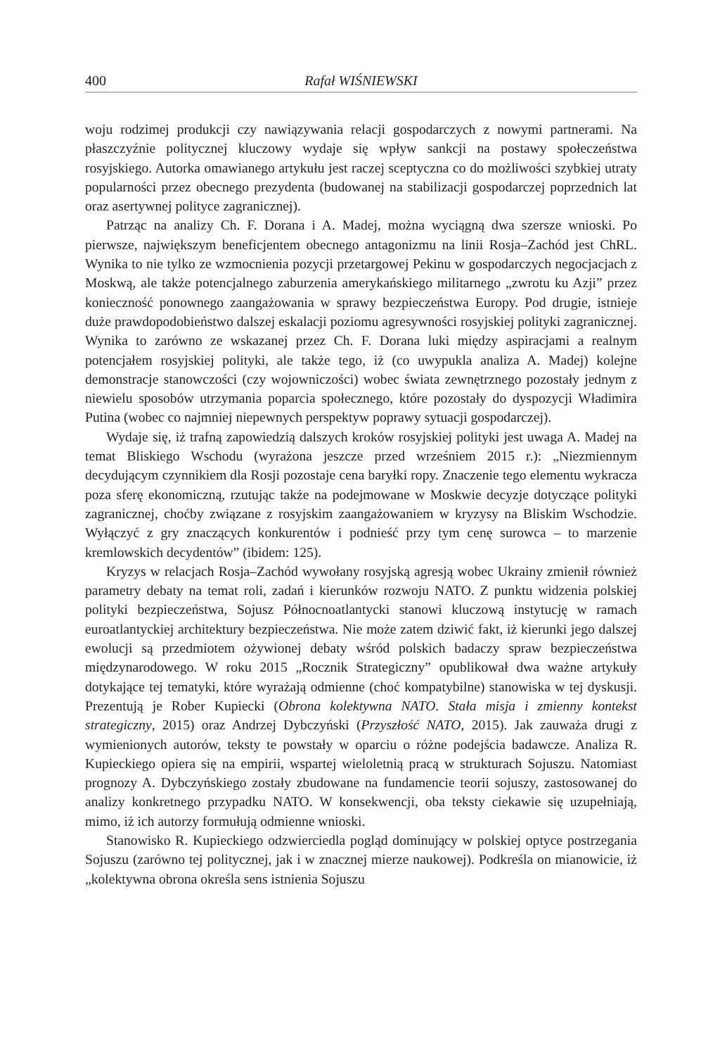400 Rafał WIŚNIEWSKI
woju rodzimej produkcji czy nawiązywania relacji gospodarczych z nowymi partnerami. Na płaszczyźnie politycznej kluczowy wydaje się wpływ sankcji na postawy społeczeństwa rosyjskiego. Autorka omawianego artykułu jest raczej sceptyczna co do możliwości szybkiej utraty popularności przez obecnego prezydenta (budowanej na stabilizacji gospodarczej poprzednich lat oraz asertywnej polityce zagranicznej).
Patrząc na analizy Ch. F. Dorana i A. Madej, można wyciągną dwa szersze wnioski. Po pierwsze, największym beneficjentem obecnego antagonizmu na linii Rosja–Zachód jest ChRL. Wynika to nie tylko ze wzmocnienia pozycji przetargowej Pekinu w gospodarczych negocjacjach z Moskwą, ale także potencjalnego zaburzenia amerykańskiego militarnego „zwrotu ku Azji” przez konieczność ponownego zaangażowania w sprawy bezpieczeństwa Europy. Pod drugie, istnieje duże prawdopodobieństwo dalszej eskalacji poziomu agresywności rosyjskiej polityki zagranicznej. Wynika to zarówno ze wskazanej przez Ch. F. Dorana luki między aspiracjami a realnym potencjałem rosyjskiej polityki, ale także tego, iż (co uwypukla analiza A. Madej) kolejne demonstracje stanowczości (czy wojowniczości) wobec świata zewnętrznego pozostały jednym z niewielu sposobów utrzymania poparcia społecznego, które pozostały do dyspozycji Władimira Putina (wobec co najmniej niepewnych perspektyw poprawy sytuacji gospodarczej).
Wydaje się, iż trafną zapowiedzią dalszych kroków rosyjskiej polityki jest uwaga A. Madej na temat Bliskiego Wschodu (wyrażona jeszcze przed wrześniem 2015 r.): „Niezmiennym decydującym czynnikiem dla Rosji pozostaje cena baryłki ropy. Znaczenie tego elementu wykracza poza sferę ekonomiczną, rzutując także na podejmowane w Moskwie decyzje dotyczące polityki zagranicznej, choćby związane z rosyjskim zaangażowaniem w kryzysy na Bliskim Wschodzie. Wyłączyć z gry znaczących konkurentów i podnieść przy tym cenę surowca – to marzenie kremlowskich decydentów” (ibidem: 125).
Kryzys w relacjach Rosja–Zachód wywołany rosyjską agresją wobec Ukrainy zmienił również parametry debaty na temat roli, zadań i kierunków rozwoju NATO. Z punktu widzenia polskiej polityki bezpieczeństwa, Sojusz Północnoatlantycki stanowi kluczową instytucję w ramach euroatlantyckiej architektury bezpieczeństwa. Nie może zatem dziwić fakt, iż kierunki jego dalszej ewolucji są przedmiotem ożywionej debaty wśród polskich badaczy spraw bezpieczeństwa międzynarodowego. W roku 2015 „Rocznik Strategiczny” opublikował dwa ważne artykuły dotykające tej tematyki, które wyrażają odmienne (choć kompatybilne) stanowiska w tej dyskusji. Prezentują je Rober Kupiecki (Obrona kolektywna NATO. Stała misja i zmienny kontekst strategiczny, 2015) oraz Andrzej Dybczyński (Przyszłość NATO, 2015). Jak zauważa drugi z wymienionych autorów, teksty te powstały w oparciu o różne podejścia badawcze. Analiza R. Kupieckiego opiera się na empirii, wspartej wieloletnią pracą w strukturach Sojuszu. Natomiast prognozy A. Dybczyńskiego zostały zbudowane na fundamencie teorii sojuszy, zastosowanej do analizy konkretnego przypadku NATO. W konsekwencji, oba teksty ciekawie się uzupełniają, mimo, iż ich autorzy formułują odmienne wnioski.
Stanowisko R. Kupieckiego odzwierciedla pogląd dominujący w polskiej optyce postrzegania Sojuszu (zarówno tej politycznej, jak i w znacznej mierze naukowej). Podkreśla on mianowicie, iż „kolektywna obrona określa sens istnienia Sojuszu